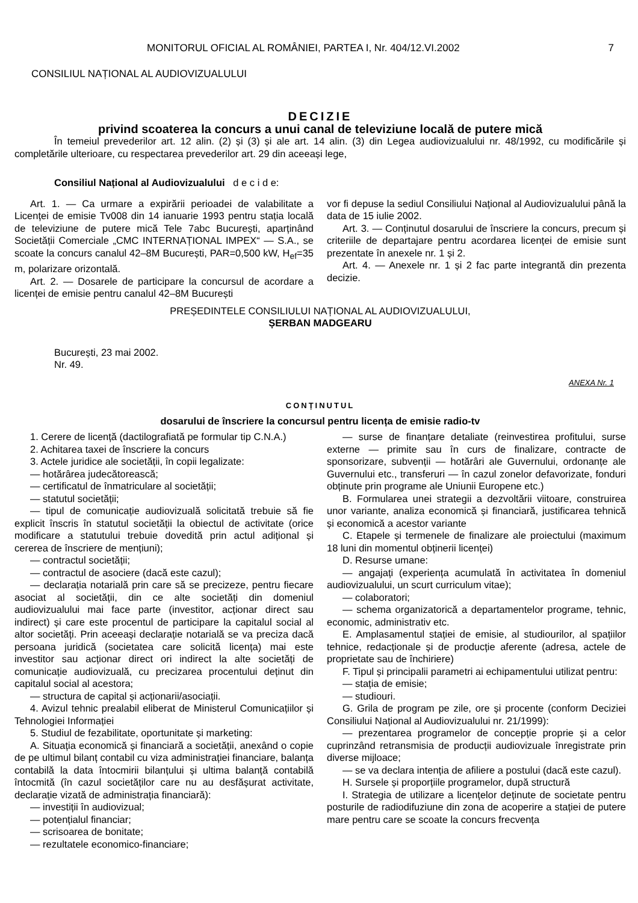MONITORUL OFICIAL AL ROMÂNIEI, PARTEA I, Nr. 404/12.VI.2002 7
CONSILIUL NAȚIONAL AL AUDIOVIZUALULUI
DECIZIE
privind scoaterea la concurs a unui canal de televiziune locală de putere mică
În temeiul prevederilor art. 12 alin. (2) și (3) și ale art. 14 alin. (3) din Legea audiovizualului nr. 48/1992, cu modificările și completările ulterioare, cu respectarea prevederilor art. 29 din aceeași lege,
Consiliul Național al Audiovizualului d e c i d e:
Art. 1. — Ca urmare a expirării perioadei de valabilitate a Licenței de emisie Tv008 din 14 ianuarie 1993 pentru stația locală de televiziune de putere mică Tele 7abc București, aparținând Societății Comerciale „CMC INTERNAȚIONAL IMPEX“ — S.A., se scoate la concurs canalul 42–8M București, PAR=0,500 kW, H<sub>ef</sub>=35 m, polarizare orizontală.
Art. 2. — Dosarele de participare la concursul de acordare a licenței de emisie pentru canalul 42–8M București
vor fi depuse la sediul Consiliului Național al Audiovizualului până la data de 15 iulie 2002.
Art. 3. — Conținutul dosarului de înscriere la concurs, precum și criteriile de departajare pentru acordarea licenței de emisie sunt prezentate în anexele nr. 1 și 2.
Art. 4. — Anexele nr. 1 și 2 fac parte integrantă din prezenta decizie.
PREȘEDINTELE CONSILIULUI NAȚIONAL AL AUDIOVIZUALULUI,
ȘERBAN MADGEARU
București, 23 mai 2002.
Nr. 49.
ANEXA Nr. 1
CONȚINUTUL
dosarului de înscriere la concursul pentru licența de emisie radio-tv
1. Cerere de licență (dactilografiată pe formular tip C.N.A.)
2. Achitarea taxei de înscriere la concurs
3. Actele juridice ale societății, în copii legalizate:
— hotărârea judecătorească;
— certificatul de înmatriculare al societății;
— statutul societății;
— tipul de comunicație audiovizuală solicitată trebuie să fie explicit înscris în statutul societății la obiectul de activitate (orice modificare a statutului trebuie dovedită prin actul adițional și cererea de înscriere de mențiuni);
— contractul societății;
— contractul de asociere (dacă este cazul);
— declarația notarială prin care să se precizeze, pentru fiecare asociat al societății, din ce alte societăți din domeniul audiovizualului mai face parte (investitor, acționar direct sau indirect) și care este procentul de participare la capitalul social al altor societăți. Prin aceeași declarație notarială se va preciza dacă persoana juridică (societatea care solicită licența) mai este investitor sau acționar direct ori indirect la alte societăți de comunicație audiovizuală, cu precizarea procentului deținut din capitalul social al acestora;
— structura de capital și acționarii/asociații.
4. Avizul tehnic prealabil eliberat de Ministerul Comunicațiilor și Tehnologiei Informației
5. Studiul de fezabilitate, oportunitate și marketing:
A. Situația economică și financiară a societății, anexând o copie de pe ultimul bilanț contabil cu viza administrației financiare, balanța contabilă la data întocmirii bilanțului și ultima balanță contabilă întocmită (în cazul societăților care nu au desfășurat activitate, declarație vizată de administrația financiară):
— investiții în audiovizual;
— potențialul financiar;
— scrisoarea de bonitate;
— rezultatele economico-financiare;
— surse de finanțare detaliate (reinvestirea profitului, surse externe — primite sau în curs de finalizare, contracte de sponsorizare, subvenții — hotărâri ale Guvernului, ordonanțe ale Guvernului etc., transferuri — în cazul zonelor defavorizate, fonduri obținute prin programe ale Uniunii Europene etc.)
B. Formularea unei strategii a dezvoltării viitoare, construirea unor variante, analiza economică și financiară, justificarea tehnică și economică a acestor variante
C. Etapele și termenele de finalizare ale proiectului (maximum 18 luni din momentul obținerii licenței)
D. Resurse umane:
— angajați (experiența acumulată în activitatea în domeniul audiovizualului, un scurt curriculum vitae);
— colaboratori;
— schema organizatorică a departamentelor programe, tehnic, economic, administrativ etc.
E. Amplasamentul stației de emisie, al studiourilor, al spațiilor tehnice, redacționale și de producție aferente (adresa, actele de proprietate sau de închiriere)
F. Tipul și principalii parametri ai echipamentului utilizat pentru:
— stația de emisie;
— studiouri.
G. Grila de program pe zile, ore și procente (conform Deciziei Consiliului Național al Audiovizualului nr. 21/1999):
— prezentarea programelor de concepție proprie și a celor cuprinzând retransmisia de producții audiovizuale înregistrate prin diverse mijloace;
— se va declara intenția de afiliere a postului (dacă este cazul).
H. Sursele și proporțiile programelor, după structură
I. Strategia de utilizare a licențelor deținute de societate pentru posturile de radiodifuziune din zona de acoperire a stației de putere mare pentru care se scoate la concurs frecvența